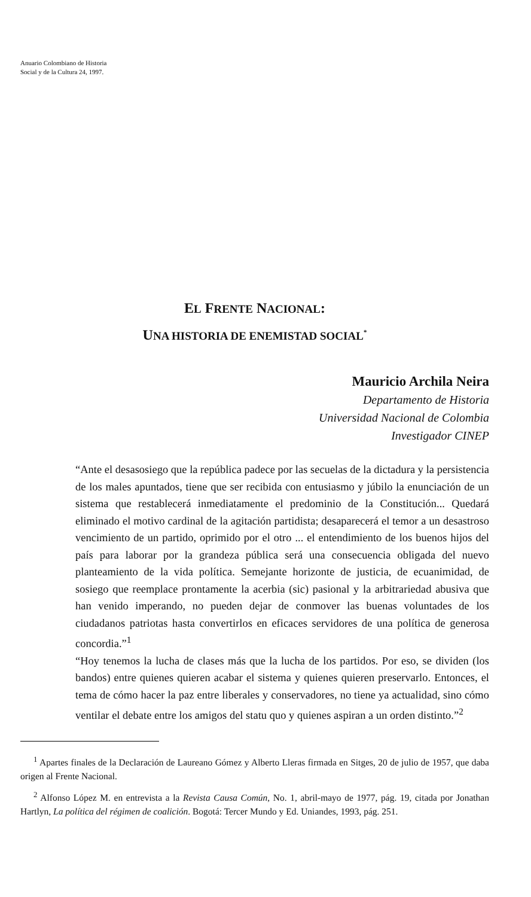Anuario Colombiano de Historia
Social y de la Cultura 24, 1997.
EL FRENTE NACIONAL:
UNA HISTORIA DE ENEMISTAD SOCIAL<sup>*</sup>
Mauricio Archila Neira
Departamento de Historia
Universidad Nacional de Colombia
Investigador CINEP
“Ante el desasosiego que la república padece por las secuelas de la dictadura y la persistencia de los males apuntados, tiene que ser recibida con entusiasmo y júbilo la enunciación de un sistema que restablecerá inmediatamente el predominio de la Constitución... Quedará eliminado el motivo cardinal de la agitación partidista; desaparecerá el temor a un desastroso vencimiento de un partido, oprimido por el otro ... el entendimiento de los buenos hijos del país para laborar por la grandeza pública será una consecuencia obligada del nuevo planteamiento de la vida política. Semejante horizonte de justicia, de ecuanimidad, de sosiego que reemplace prontamente la acerbia (sic) pasional y la arbitrariedad abusiva que han venido imperando, no pueden dejar de conmover las buenas voluntades de los ciudadanos patriotas hasta convertirlos en eficaces servidores de una política de generosa concordia.”<sup>1</sup>
“Hoy tenemos la lucha de clases más que la lucha de los partidos. Por eso, se dividen (los bandos) entre quienes quieren acabar el sistema y quienes quieren preservarlo. Entonces, el tema de cómo hacer la paz entre liberales y conservadores, no tiene ya actualidad, sino cómo ventilar el debate entre los amigos del statu quo y quienes aspiran a un orden distinto.”<sup>2</sup>
<sup>1</sup> Apartes finales de la Declaración de Laureano Gómez y Alberto Lleras firmada en Sitges, 20 de julio de 1957, que daba origen al Frente Nacional.
<sup>2</sup> Alfonso López M. en entrevista a la Revista Causa Común, No. 1, abril-mayo de 1977, pág. 19, citada por Jonathan Hartlyn, La política del régimen de coalición. Bogotá: Tercer Mundo y Ed. Uniandes, 1993, pág. 251.